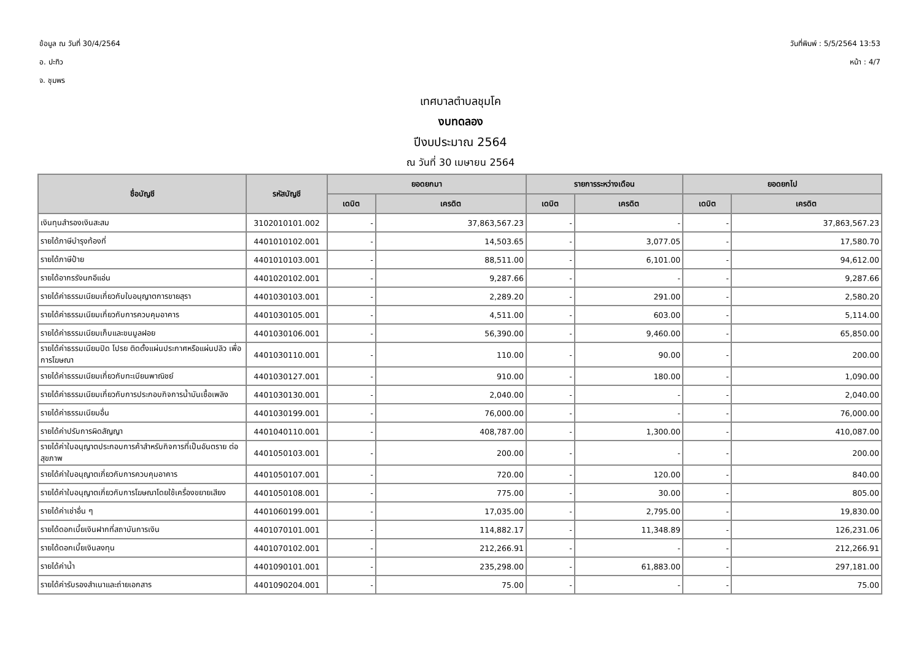ข้อมูล ณ วันที่ 30/4/2564
อ. ปะทิว
จ. ชุมพร
วันที่พิมพ์ : 5/5/2564 13:53
หน้า : 4/7
เทศบาลตำบลชุมโค
งบทดลอง
ปีงบประมาณ 2564
ณ วันที่ 30 เมษายน 2564
| ชื่อบัญชี | รหัสบัญชี | ยอดยกมา | | รายการระหว่างเดือน | | ยอดยกไป | |
| --- | --- | --- | --- | --- | --- | --- | --- |
| | | เดบิต | เครดิต | เดบิต | เครดิต | เดบิต | เครดิต |
| เงินทุนสำรองเงินสะสม | 3102010101.002 | - | 37,863,567.23 | - | - | - | 37,863,567.23 |
| รายได้ภาษีบำรุงท้องที่ | 4401010102.001 | - | 14,503.65 | - | 3,077.05 | - | 17,580.70 |
| รายได้ภาษีป้าย | 4401010103.001 | - | 88,511.00 | - | 6,101.00 | - | 94,612.00 |
| รายได้อากรรังนกอีแอ่น | 4401020102.001 | - | 9,287.66 | - | - | - | 9,287.66 |
| รายได้ค่าธรรมเนียมเกี่ยวกับใบอนุญาตการขายสุรา | 4401030103.001 | - | 2,289.20 | - | 291.00 | - | 2,580.20 |
| รายได้ค่าธรรมเนียมเกี่ยวกับการควบคุมอาคาร | 4401030105.001 | - | 4,511.00 | - | 603.00 | - | 5,114.00 |
| รายได้ค่าธรรมเนียมเก็บและขนมูลฝอย | 4401030106.001 | - | 56,390.00 | - | 9,460.00 | - | 65,850.00 |
| รายได้ค่าธรรมเนียมปิด โปรย ติดตั้งแผ่นประกาศหรือแผ่นปลิว เพื่อการโฆษณา | 4401030110.001 | - | 110.00 | - | 90.00 | - | 200.00 |
| รายได้ค่าธรรมเนียมเกี่ยวกับทะเบียนพาณิชย์ | 4401030127.001 | - | 910.00 | - | 180.00 | - | 1,090.00 |
| รายได้ค่าธรรมเนียมเกี่ยวกับการประกอบกิจการน้ำมันเชื้อเพลิง | 4401030130.001 | - | 2,040.00 | - | - | - | 2,040.00 |
| รายได้ค่าธรรมเนียมอื่น | 4401030199.001 | - | 76,000.00 | - | - | - | 76,000.00 |
| รายได้ค่าปรับการผิดสัญญา | 4401040110.001 | - | 408,787.00 | - | 1,300.00 | - | 410,087.00 |
| รายได้ค่าใบอนุญาตประกอบการค้าสำหรับกิจการที่เป็นอันตราย ต่อสุขภาพ | 4401050103.001 | - | 200.00 | - | - | - | 200.00 |
| รายได้ค่าใบอนุญาตเกี่ยวกับการควบคุมอาคาร | 4401050107.001 | - | 720.00 | - | 120.00 | - | 840.00 |
| รายได้ค่าใบอนุญาตเกี่ยวกับการโฆษณาโดยใช้เครื่องขยายเสียง | 4401050108.001 | - | 775.00 | - | 30.00 | - | 805.00 |
| รายได้ค่าเช่าอื่น ๆ | 4401060199.001 | - | 17,035.00 | - | 2,795.00 | - | 19,830.00 |
| รายได้ดอกเบี้ยเงินฝากที่สถาบันการเงิน | 4401070101.001 | - | 114,882.17 | - | 11,348.89 | - | 126,231.06 |
| รายได้ดอกเบี้ยเงินลงทุน | 4401070102.001 | - | 212,266.91 | - | - | - | 212,266.91 |
| รายได้ค่าน้ำ | 4401090101.001 | - | 235,298.00 | - | 61,883.00 | - | 297,181.00 |
| รายได้ค่ารับรองสำเนาและถ่ายเอกสาร | 4401090204.001 | - | 75.00 | - | - | - | 75.00 |